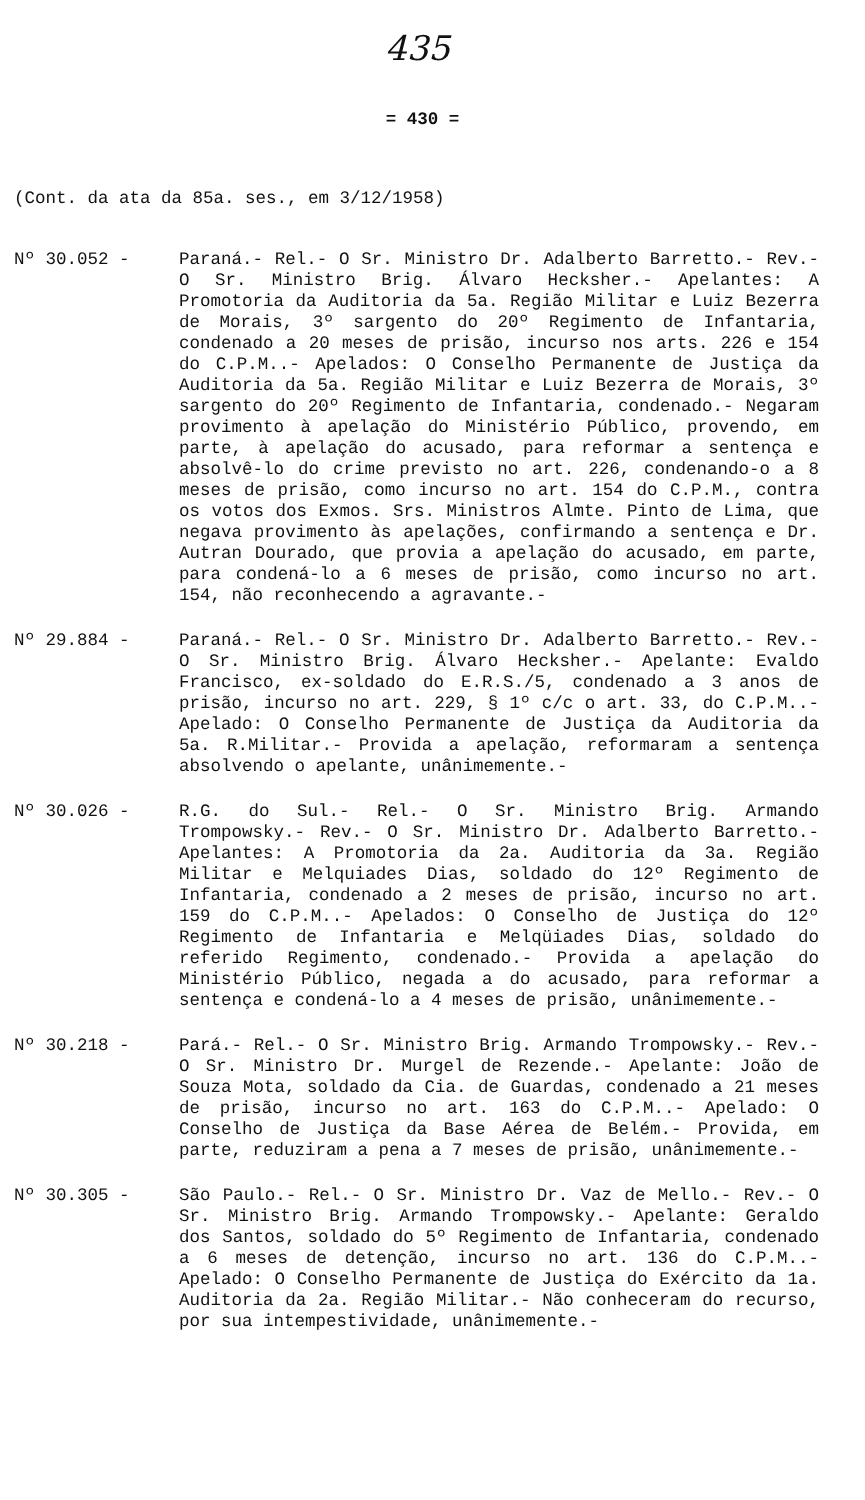435
= 430 =
(Cont. da ata da 85a. ses., em 3/12/1958)
Nº 30.052 - Paraná.- Rel.- O Sr. Ministro Dr. Adalberto Barretto.- Rev.- O Sr. Ministro Brig. Álvaro Hecksher.- Apelantes: A Promotoria da Auditoria da 5a. Região Militar e Luiz Bezerra de Morais, 3º sargento do 20º Regimento de Infantaria, condenado a 20 meses de prisão, incurso nos arts. 226 e 154 do C.P.M..- Apelados: O Conselho Permanente de Justiça da Auditoria da 5a. Região Militar e Luiz Bezerra de Morais, 3º sargento do 20º Regimento de Infantaria, condenado.- Negaram provimento à apelação do Ministério Público, provendo, em parte, à apelação do acusado, para reformar a sentença e absolvê-lo do crime previsto no art. 226, condenando-o a 8 meses de prisão, como incurso no art. 154 do C.P.M., contra os votos dos Exmos. Srs. Ministros Almte. Pinto de Lima, que negava provimento às apelações, confirmando a sentença e Dr. Autran Dourado, que provia a apelação do acusado, em parte, para condená-lo a 6 meses de prisão, como incurso no art. 154, não reconhecendo a agravante.-
Nº 29.884 - Paraná.- Rel.- O Sr. Ministro Dr. Adalberto Barretto.- Rev.- O Sr. Ministro Brig. Álvaro Hecksher.- Apelante: Evaldo Francisco, ex-soldado do E.R.S./5, condenado a 3 anos de prisão, incurso no art. 229, § 1º c/c o art. 33, do C.P.M..- Apelado: O Conselho Permanente de Justiça da Auditoria da 5a. R.Militar.- Provida a apelação, reformaram a sentença absolvendo o apelante, unânimemente.-
Nº 30.026 - R.G. do Sul.- Rel.- O Sr. Ministro Brig. Armando Trompowsky.- Rev.- O Sr. Ministro Dr. Adalberto Barretto.- Apelantes: A Promotoria da 2a. Auditoria da 3a. Região Militar e Melquiades Dias, soldado do 12º Regimento de Infantaria, condenado a 2 meses de prisão, incurso no art. 159 do C.P.M..- Apelados: O Conselho de Justiça do 12º Regimento de Infantaria e Melqüiades Dias, soldado do referido Regimento, condenado.- Provida a apelação do Ministério Público, negada a do acusado, para reformar a sentença e condená-lo a 4 meses de prisão, unânimemente.-
Nº 30.218 - Pará.- Rel.- O Sr. Ministro Brig. Armando Trompowsky.- Rev.- O Sr. Ministro Dr. Murgel de Rezende.- Apelante: João de Souza Mota, soldado da Cia. de Guardas, condenado a 21 meses de prisão, incurso no art. 163 do C.P.M..- Apelado: O Conselho de Justiça da Base Aérea de Belém.- Provida, em parte, reduziram a pena a 7 meses de prisão, unânimemente.-
Nº 30.305 - São Paulo.- Rel.- O Sr. Ministro Dr. Vaz de Mello.- Rev.- O Sr. Ministro Brig. Armando Trompowsky.- Apelante: Geraldo dos Santos, soldado do 5º Regimento de Infantaria, condenado a 6 meses de detenção, incurso no art. 136 do C.P.M..- Apelado: O Conselho Permanente de Justiça do Exército da 1a. Auditoria da 2a. Região Militar.- Não conheceram do recurso, por sua intempestividade, unânimemente.-